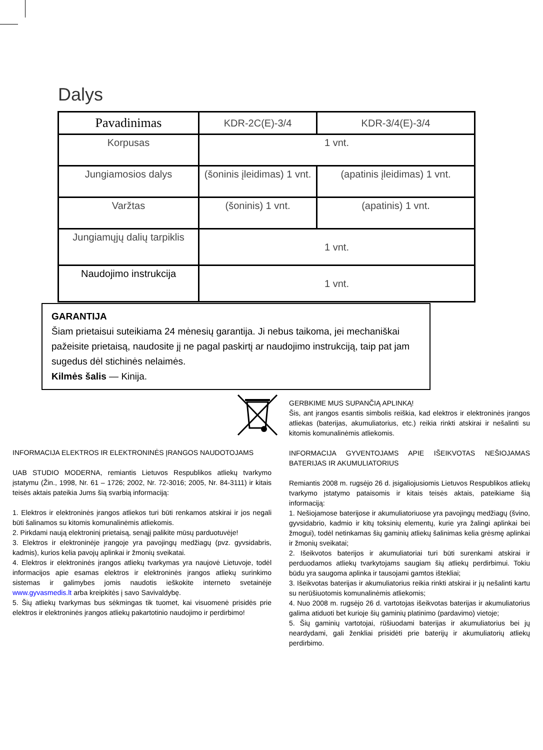Dalys
| Pavadinimas | KDR-2C(E)-3/4 | KDR-3/4(E)-3/4 |
| --- | --- | --- |
| Korpusas | 1 vnt. | |
| Jungiamosios dalys | (šoninis įleidimas) 1 vnt. | (apatinis įleidimas) 1 vnt. |
| Varžtas | (šoninis) 1 vnt. | (apatinis) 1 vnt. |
| Jungiamųjų dalių tarpiklis | 1 vnt. | |
| Naudojimo instrukcija | 1 vnt. | |
GARANTIJA
Šiam prietaisui suteikiama 24 mėnesių garantija. Ji nebus taikoma, jei mechaniškai pažeisite prietaisą, naudosite jį ne pagal paskirtį ar naudojimo instrukciją, taip pat jam sugedus dėl stichinės nelaimės.
Kilmės šalis — Kinija.
GERBKIME MUS SUPANČIĄ APLINKĄ!
Šis, ant įrangos esantis simbolis reiškia, kad elektros ir elektroninės įrangos atliekas (baterijas, akumuliatorius, etc.) reikia rinkti atskirai ir nešalinti su kitomis komunalinėmis atliekomis.
INFORMACIJA GYVENTOJAMS APIE IŠEIKVOTAS NEŠIOJAMAS BATERIJAS IR AKUMULIATORIUS
Remiantis 2008 m. rugsėjo 26 d. įsigaliojusiomis Lietuvos Respublikos atliekų tvarkymo įstatymo pataisomis ir kitais teisės aktais, pateikiame šią informaciją:
1. Nešiojamose baterijose ir akumuliatoriuose yra pavojingų medžiagų (švino, gyvsidabrio, kadmio ir kitų toksinių elementų, kurie yra žalingi aplinkai bei žmogui), todėl netinkamas šių gaminių atliekų šalinimas kelia grėsmę aplinkai ir žmonių sveikatai;
2. Išeikvotos baterijos ir akumuliatoriai turi būti surenkami atskirai ir perduodamos atliekų tvarkytojams saugiam šių atliekų perdirbimui. Tokiu būdu yra saugoma aplinka ir tausojami gamtos ištekliai;
3. Išeikvotas baterijas ir akumuliatorius reikia rinkti atskirai ir jų nešalinti kartu su nerūšiuotomis komunalinėmis atliekomis;
4. Nuo 2008 m. rugsėjo 26 d. vartotojas išeikvotas baterijas ir akumuliatorius galima atiduoti bet kurioje šių gaminių platinimo (pardavimo) vietoje;
5. Šių gaminių vartotojai, rūšiuodami baterijas ir akumuliatorius bei jų neardydami, gali ženkliai prisidėti prie baterijų ir akumuliatorių atliekų perdirbimo.
INFORMACIJA ELEKTROS IR ELEKTRONINĖS ĮRANGOS NAUDOTOJAMS
UAB STUDIO MODERNA, remiantis Lietuvos Respublikos atliekų tvarkymo įstatymu (Žin., 1998, Nr. 61 – 1726; 2002, Nr. 72-3016; 2005, Nr. 84-3111) ir kitais teisės aktais pateikia Jums šią svarbią informaciją:
1. Elektros ir elektroninės įrangos atliekos turi būti renkamos atskirai ir jos negali būti šalinamos su kitomis komunalinėmis atliekomis.
2. Pirkdami naują elektroninį prietaisą, senąjį palikite mūsų parduotuvėje!
3. Elektros ir elektroninėje įrangoje yra pavojingų medžiagų (pvz. gyvsidabris, kadmis), kurios kelia pavojų aplinkai ir žmonių sveikatai.
4. Elektros ir elektroninės įrangos atliekų tvarkymas yra naujovė Lietuvoje, todėl informacijos apie esamas elektros ir elektroninės įrangos atliekų surinkimo sistemas ir galimybes jomis naudotis ieškokite interneto svetainėje www.gyvasmedis.lt arba kreipkitės į savo Savivaldybę.
5. Šių atliekų tvarkymas bus sėkmingas tik tuomet, kai visuomenė prisidės prie elektros ir elektroninės įrangos atliekų pakartotinio naudojimo ir perdirbimo!